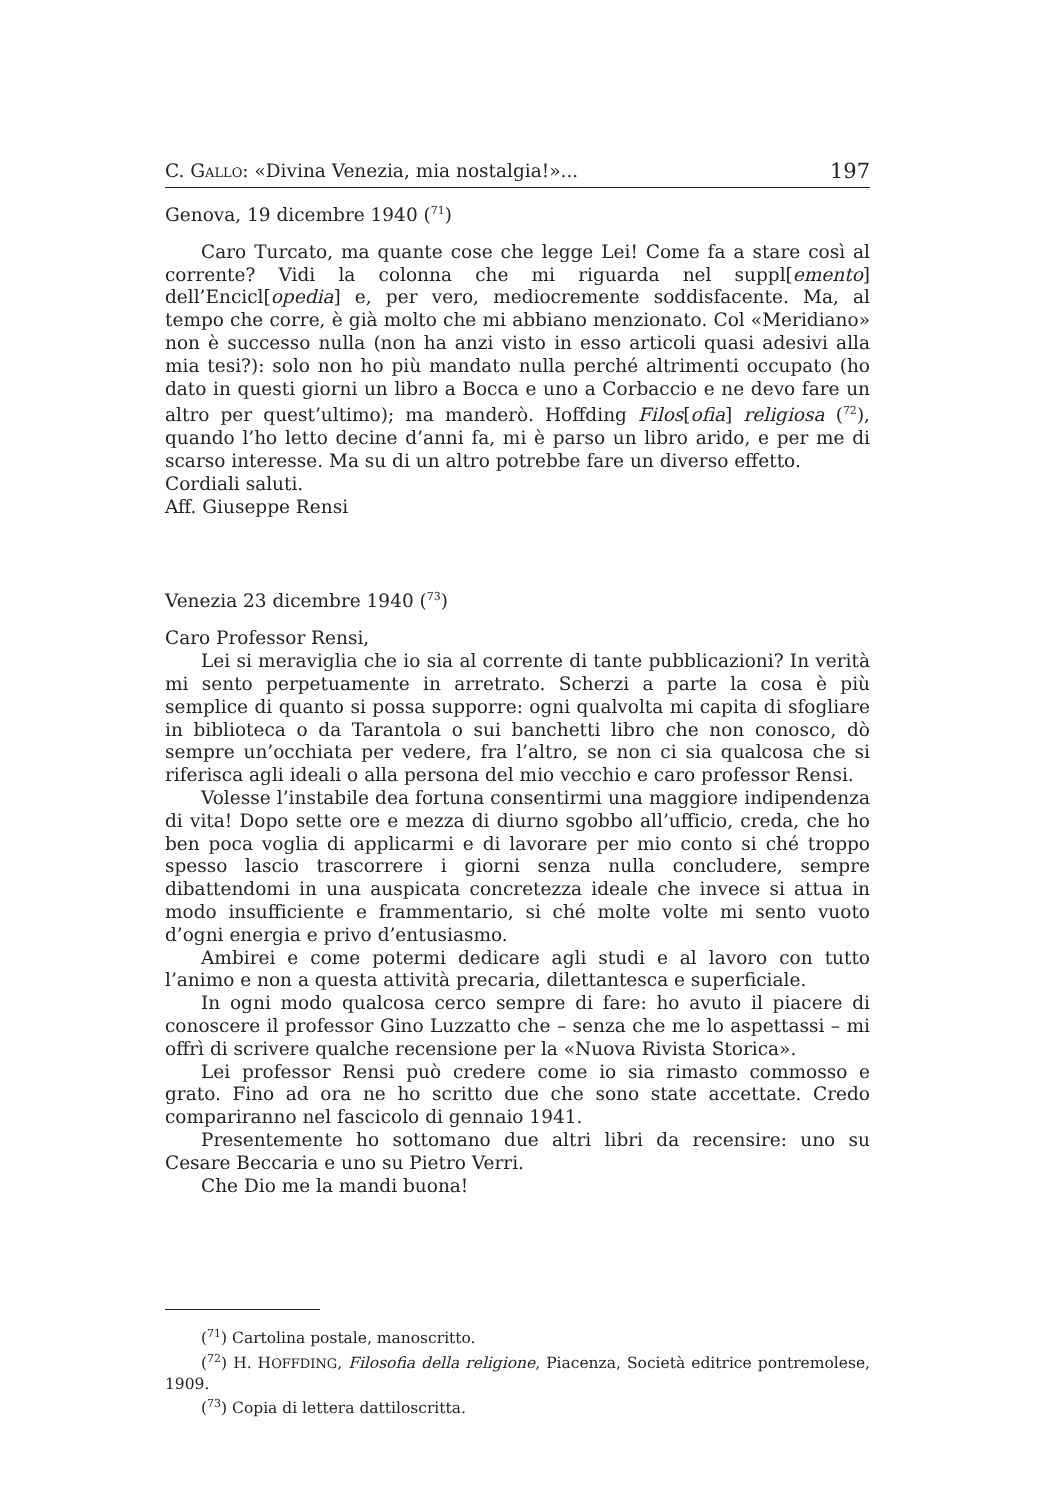C. GALLO: «Divina Venezia, mia nostalgia!»... 197
Genova, 19 dicembre 1940 (<sup>71</sup>)
Caro Turcato, ma quante cose che legge Lei! Come fa a stare così al corrente? Vidi la colonna che mi riguarda nel suppl[emento] dell’Encicl[opedia] e, per vero, mediocremente soddisfacente. Ma, al tempo che corre, è già molto che mi abbiano menzionato. Col «Meridiano» non è successo nulla (non ha anzi visto in esso articoli quasi adesivi alla mia tesi?): solo non ho più mandato nulla perché altrimenti occupato (ho dato in questi giorni un libro a Bocca e uno a Corbaccio e ne devo fare un altro per quest’ultimo); ma manderò. Hoffding Filos[ofia] religiosa (<sup>72</sup>), quando l’ho letto decine d’anni fa, mi è parso un libro arido, e per me di scarso interesse. Ma su di un altro potrebbe fare un diverso effetto.
Cordiali saluti.
Aff. Giuseppe Rensi
Venezia 23 dicembre 1940 (<sup>73</sup>)
Caro Professor Rensi,
Lei si meraviglia che io sia al corrente di tante pubblicazioni? In verità mi sento perpetuamente in arretrato. Scherzi a parte la cosa è più semplice di quanto si possa supporre: ogni qualvolta mi capita di sfogliare in biblioteca o da Tarantola o sui banchetti libro che non conosco, dò sempre un’occhiata per vedere, fra l’altro, se non ci sia qualcosa che si riferisca agli ideali o alla persona del mio vecchio e caro professor Rensi.
Volesse l’instabile dea fortuna consentirmi una maggiore indipendenza di vita! Dopo sette ore e mezza di diurno sgobbo all’ufficio, creda, che ho ben poca voglia di applicarmi e di lavorare per mio conto si ché troppo spesso lascio trascorrere i giorni senza nulla concludere, sempre dibattendomi in una auspicata concretezza ideale che invece si attua in modo insufficiente e frammentario, si ché molte volte mi sento vuoto d’ogni energia e privo d’entusiasmo.
Ambirei e come potermi dedicare agli studi e al lavoro con tutto l’animo e non a questa attività precaria, dilettantesca e superficiale.
In ogni modo qualcosa cerco sempre di fare: ho avuto il piacere di conoscere il professor Gino Luzzatto che – senza che me lo aspettassi – mi offrì di scrivere qualche recensione per la «Nuova Rivista Storica».
Lei professor Rensi può credere come io sia rimasto commosso e grato. Fino ad ora ne ho scritto due che sono state accettate. Credo compariranno nel fascicolo di gennaio 1941.
Presentemente ho sottomano due altri libri da recensire: uno su Cesare Beccaria e uno su Pietro Verri.
Che Dio me la mandi buona!
(<sup>71</sup>) Cartolina postale, manoscritto.
(<sup>72</sup>) H. HOFFDING, Filosofia della religione, Piacenza, Società editrice pontremolese, 1909.
(<sup>73</sup>) Copia di lettera dattiloscritta.